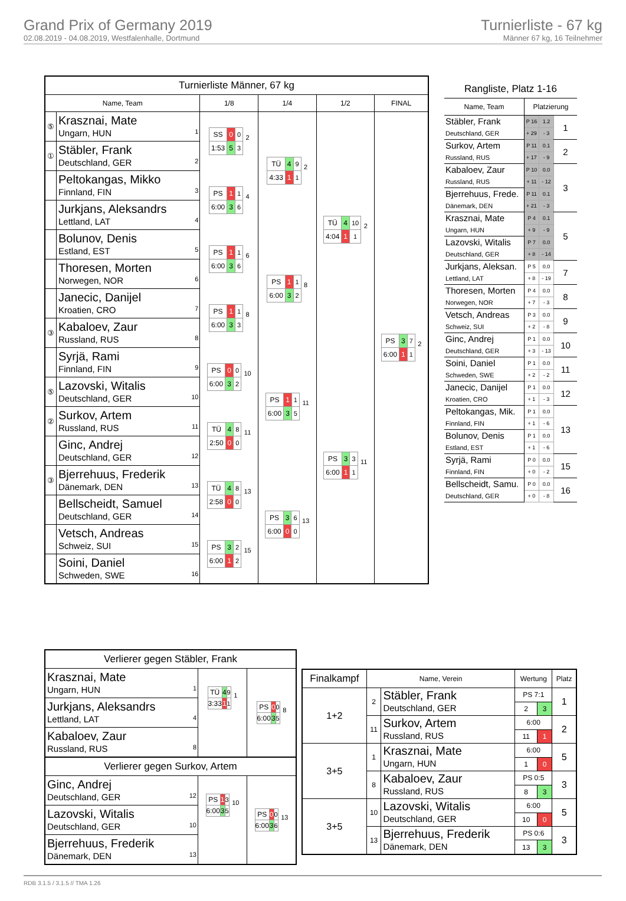Grand Prix of Germany 2019
02.08.2019 - 04.08.2019, Westfalenhalle, Dortmund
Turnierliste - 67 kg
Männer 67 kg, 16 Teilnehmer
| Turnierliste Männer, 67 kg | | | | | |
| Name, Team | | 1/8 | 1/4 | 1/2 | FINAL |
| ⑤ | Krasznai, Mate Ungarn, HUN 1 | / SS / 0 / 0 / / 1:53 / 5 / 3 / 2 | / TÜ / 4 / 9 / / 4:33 / 1 / 1 / 2 | / TÜ / 4 / 10 / / 4:04 / 1 / 1 / 2 | / PS / 3 / 7 / / 6:00 / 1 / 1 / 2 |
| ① | Stäbler, Frank Deutschland, GER 2 | | | | |
| | Peltokangas, Mikko Finnland, FIN 3 | / PS / 1 / 1 / / 6:00 / 3 / 6 / 4 | | | |
| | Jurkjans, Aleksandrs Lettland, LAT 4 | | | | |
| | Bolunov, Denis Estland, EST 5 | / PS / 1 / 1 / / 6:00 / 3 / 6 / 6 | / PS / 1 / 1 / / 6:00 / 3 / 2 / 8 | | |
| | Thoresen, Morten Norwegen, NOR 6 | | | | |
| | Janecic, Danijel Kroatien, CRO 7 | / PS / 1 / 1 / / 6:00 / 3 / 3 / 8 | | | |
| ③ | Kabaloev, Zaur Russland, RUS 8 | | | | |
| | Syrjä, Rami Finnland, FIN 9 | / PS / 0 / 0 / / 6:00 / 3 / 2 / 10 | / PS / 1 / 1 / / 6:00 / 3 / 5 / 11 | / PS / 3 / 3 / / 6:00 / 1 / 1 / 11 | |
| ⑤ | Lazovski, Witalis Deutschland, GER 10 | | | | |
| ② | Surkov, Artem Russland, RUS 11 | / TÜ / 4 / 8 / / 2:50 / 0 / 0 / 11 | | | |
| | Ginc, Andrej Deutschland, GER 12 | | | | |
| ③ | Bjerrehuus, Frederik Dänemark, DEN 13 | / TÜ / 4 / 8 / / 2:58 / 0 / 0 / 13 | / PS / 3 / 6 / / 6:00 / 0 / 0 / 13 | | |
| | Bellscheidt, Samuel Deutschland, GER 14 | | | | |
| | Vetsch, Andreas Schweiz, SUI 15 | / PS / 3 / 2 / / 6:00 / 1 / 2 / 15 | | | |
| | Soini, Daniel Schweden, SWE 16 | | | | |
| Rangliste, Platz 1-16 | | | |
| Name, Team | Platzierung | | |
| Stäbler, Frank Deutschland, GER | P 16 | 1.2 | 1 |
| | + 29 | - 3 | |
| Surkov, Artem Russland, RUS | P 11 | 0.1 | 2 |
| | + 17 | - 9 | |
| Kabaloev, Zaur Russland, RUS | P 10 | 0.0 | 3 |
| | + 11 | - 12 | |
| Bjerrehuus, Frede. Dänemark, DEN | P 11 | 0.1 | |
| | + 21 | - 3 | |
| Krasznai, Mate Ungarn, HUN | P 4 | 0.1 | 5 |
| | + 9 | - 9 | |
| Lazovski, Witalis Deutschland, GER | P 7 | 0.0 | |
| | + 8 | - 14 | |
| Jurkjans, Aleksan. Lettland, LAT | P 5 | 0.0 | 7 |
| | + 8 | - 19 | |
| Thoresen, Morten Norwegen, NOR | P 4 | 0.0 | 8 |
| | + 7 | - 3 | |
| Vetsch, Andreas Schweiz, SUI | P 3 | 0.0 | 9 |
| | + 2 | - 8 | |
| Ginc, Andrej Deutschland, GER | P 1 | 0.0 | 10 |
| | + 3 | - 13 | |
| Soini, Daniel Schweden, SWE | P 1 | 0.0 | 11 |
| | + 2 | - 2 | |
| Janecic, Danijel Kroatien, CRO | P 1 | 0.0 | 12 |
| | + 1 | - 3 | |
| Peltokangas, Mik. Finnland, FIN | P 1 | 0.0 | 13 |
| | + 1 | - 6 | |
| Bolunov, Denis Estland, EST | P 1 | 0.0 | |
| | + 1 | - 6 | |
| Syrjä, Rami Finnland, FIN | P 0 | 0.0 | 15 |
| | + 0 | - 2 | |
| Bellscheidt, Samu. Deutschland, GER | P 0 | 0.0 | 16 |
| | + 0 | - 8 | |
| Verlierer gegen Stäbler, Frank | | |
| Krasznai, Mate Ungarn, HUN 1 | / TÜ / 4 / 9 / / 3:33 / 1 / 1 / 1 | / PS / 0 / 0 / / 6:00 / 3 / 5 / 8 |
| Jurkjans, Aleksandrs Lettland, LAT 4 | | |
| Kabaloev, Zaur Russland, RUS 8 | | |
| Verlierer gegen Surkov, Artem | | |
| Ginc, Andrej Deutschland, GER 12 | / PS / 1 / 3 / / 6:00 / 3 / 5 / 10 | / PS / 0 / 0 / / 6:00 / 3 / 6 / 13 |
| Lazovski, Witalis Deutschland, GER 10 | | |
| Bjerrehuus, Frederik Dänemark, DEN 13 | | |
| Finalkampf | Name, Verein | | Wertung | | Platz |
| 1+2 | 2 | Stäbler, Frank Deutschland, GER | PS 7:1 | | 1 |
| | | | 2 | 3 | |
| | 11 | Surkov, Artem Russland, RUS | 6:00 | | 2 |
| | | | 11 | 1 | |
| 3+5 | 1 | Krasznai, Mate Ungarn, HUN | 6:00 | | 5 |
| | | | 1 | 0 | |
| | 8 | Kabaloev, Zaur Russland, RUS | PS 0:5 | | 3 |
| | | | 8 | 3 | |
| 3+5 | 10 | Lazovski, Witalis Deutschland, GER | 6:00 | | 5 |
| | | | 10 | 0 | |
| | 13 | Bjerrehuus, Frederik Dänemark, DEN | PS 0:6 | | 3 |
| | | | 13 | 3 | |
RDB 3.1.5 / 3.1.5 // TMA 1.26